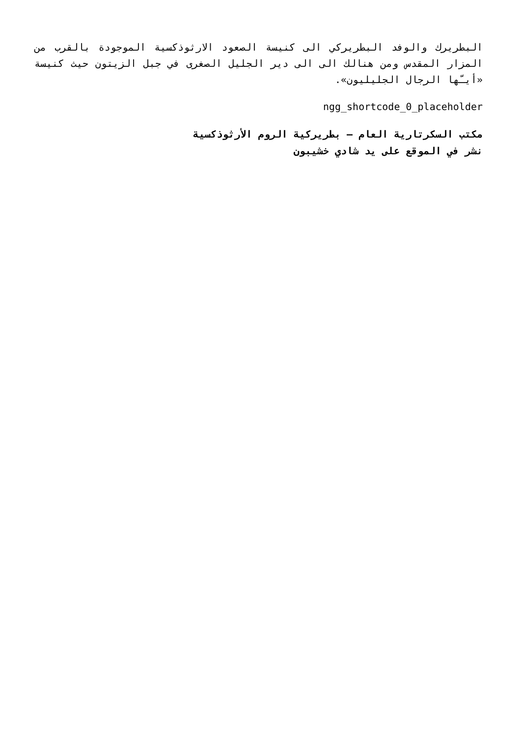البطريرك والوفد البطريركي الى كنيسة الصعود الارثوذكسية الموجودة بالقرب من المزار المقدس ومن هنالك الى الى دير الجليل الصغرى في جبل الزيتون حيث كنيسة «أيـّها الرجال الجليليون».
ngg_shortcode_0_placeholder
مكتب السكرتارية العام – بطريركية الروم الأرثوذكسية
نشر في الموقع على يد شادي خشيبون